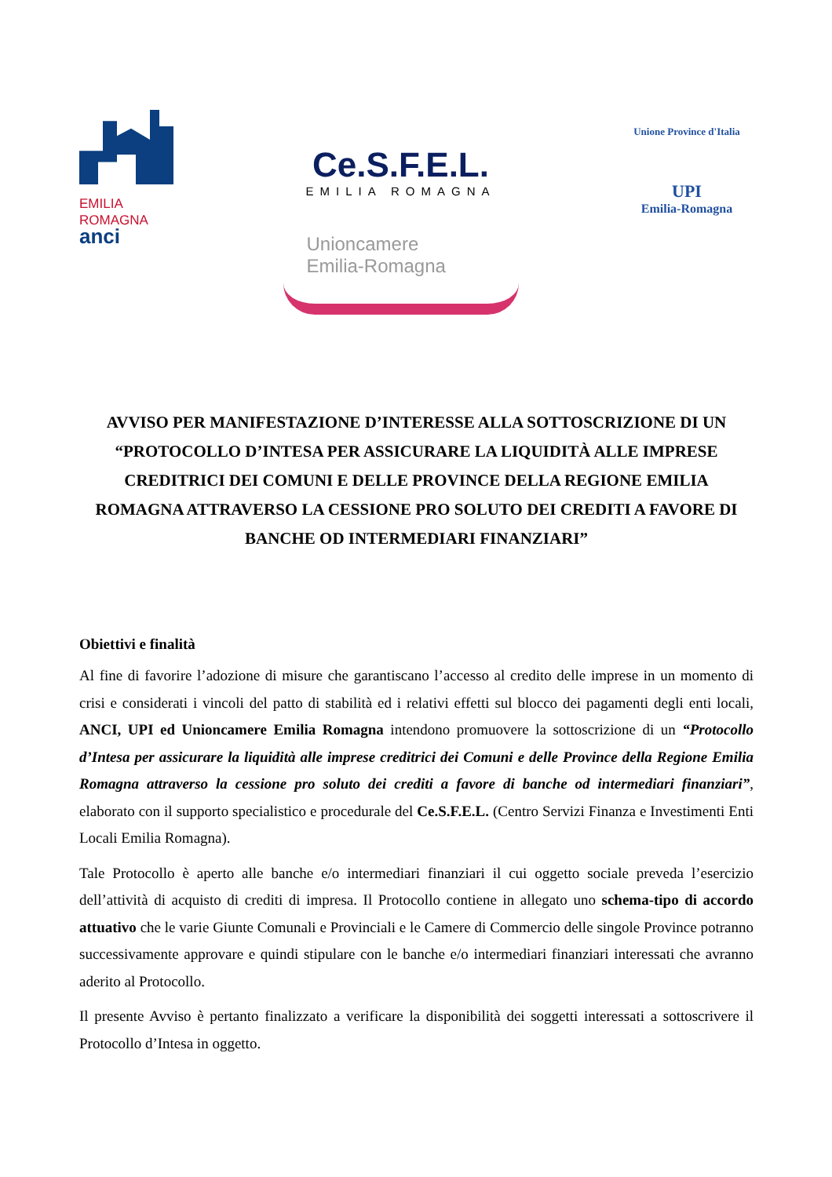EMILIA
ROMAGNA
anci
Ce.S.F.E.L.
EMILIA ROMAGNA
Unioncamere
Emilia-Romagna
Unione Province d'Italia
UPI
Emilia-Romagna
AVVISO PER MANIFESTAZIONE D’INTERESSE ALLA SOTTOSCRIZIONE DI UN “PROTOCOLLO D’INTESA PER ASSICURARE LA LIQUIDITÀ ALLE IMPRESE CREDITRICI DEI COMUNI E DELLE PROVINCE DELLA REGIONE EMILIA ROMAGNA ATTRAVERSO LA CESSIONE PRO SOLUTO DEI CREDITI A FAVORE DI BANCHE OD INTERMEDIARI FINANZIARI”
Obiettivi e finalità
Al fine di favorire l’adozione di misure che garantiscano l’accesso al credito delle imprese in un momento di crisi e considerati i vincoli del patto di stabilità ed i relativi effetti sul blocco dei pagamenti degli enti locali, ANCI, UPI ed Unioncamere Emilia Romagna intendono promuovere la sottoscrizione di un “Protocollo d’Intesa per assicurare la liquidità alle imprese creditrici dei Comuni e delle Province della Regione Emilia Romagna attraverso la cessione pro soluto dei crediti a favore di banche od intermediari finanziari”, elaborato con il supporto specialistico e procedurale del Ce.S.F.E.L. (Centro Servizi Finanza e Investimenti Enti Locali Emilia Romagna).
Tale Protocollo è aperto alle banche e/o intermediari finanziari il cui oggetto sociale preveda l’esercizio dell’attività di acquisto di crediti di impresa. Il Protocollo contiene in allegato uno schema-tipo di accordo attuativo che le varie Giunte Comunali e Provinciali e le Camere di Commercio delle singole Province potranno successivamente approvare e quindi stipulare con le banche e/o intermediari finanziari interessati che avranno aderito al Protocollo.
Il presente Avviso è pertanto finalizzato a verificare la disponibilità dei soggetti interessati a sottoscrivere il Protocollo d’Intesa in oggetto.